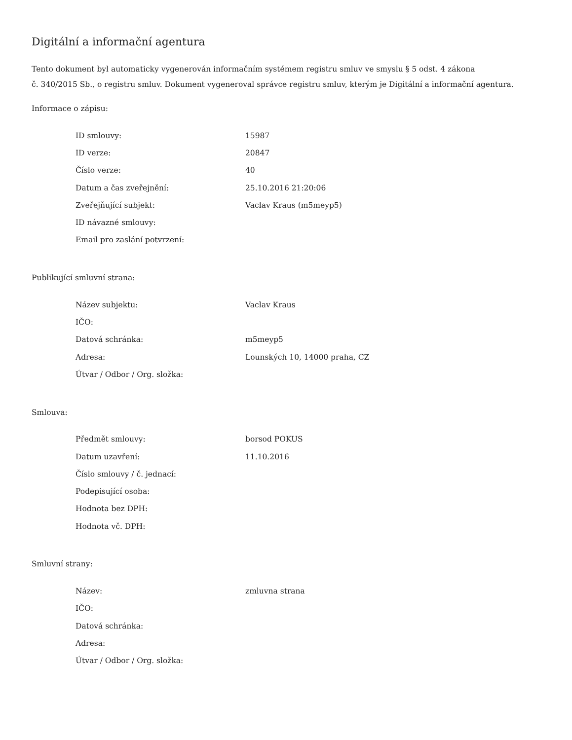Digitální a informační agentura
Tento dokument byl automaticky vygenerován informačním systémem registru smluv ve smyslu § 5 odst. 4 zákona
č. 340/2015 Sb., o registru smluv. Dokument vygeneroval správce registru smluv, kterým je Digitální a informační agentura.
Informace o zápisu:
| ID smlouvy: | 15987 |
| ID verze: | 20847 |
| Číslo verze: | 40 |
| Datum a čas zveřejnění: | 25.10.2016 21:20:06 |
| Zveřejňující subjekt: | Vaclav Kraus (m5meyp5) |
| ID návazné smlouvy: | |
| Email pro zaslání potvrzení: | |
Publikující smluvní strana:
| Název subjektu: | Vaclav Kraus |
| IČO: | |
| Datová schránka: | m5meyp5 |
| Adresa: | Lounských 10, 14000 praha, CZ |
| Útvar / Odbor / Org. složka: | |
Smlouva:
| Předmět smlouvy: | borsod POKUS |
| Datum uzavření: | 11.10.2016 |
| Číslo smlouvy / č. jednací: | |
| Podepisující osoba: | |
| Hodnota bez DPH: | |
| Hodnota vč. DPH: | |
Smluvní strany:
| Název: | zmluvna strana |
| IČO: | |
| Datová schránka: | |
| Adresa: | |
| Útvar / Odbor / Org. složka: | |